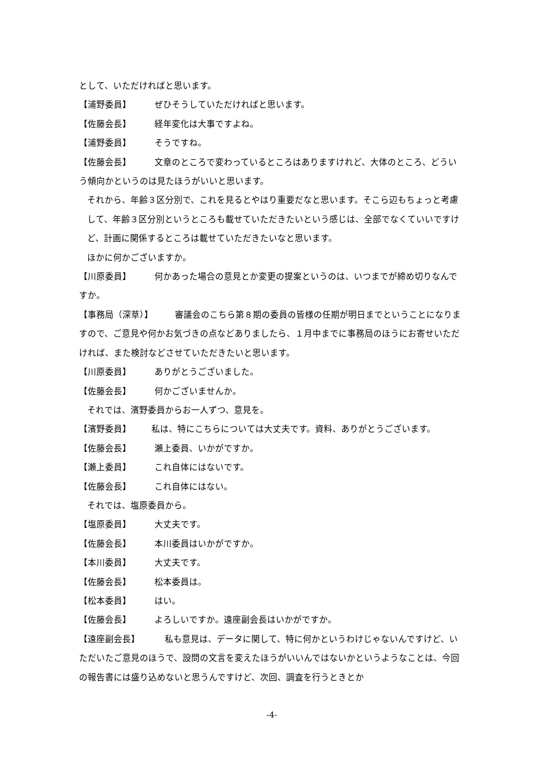として、いただければと思います。
【浦野委員】 ぜひそうしていただければと思います。
【佐藤会長】 経年変化は大事ですよね。
【浦野委員】 そうですね。
【佐藤会長】 文章のところで変わっているところはありますけれど、大体のところ、どういう傾向かというのは見たほうがいいと思います。
それから、年齢３区分別で、これを見るとやはり重要だなと思います。そこら辺もちょっと考慮して、年齢３区分別というところも載せていただきたいという感じは、全部でなくていいですけど、計画に関係するところは載せていただきたいなと思います。
ほかに何かございますか。
【川原委員】 何かあった場合の意見とか変更の提案というのは、いつまでが締め切りなんですか。
【事務局（深草）】 審議会のこちら第８期の委員の皆様の任期が明日までということになりますので、ご意見や何かお気づきの点などありましたら、１月中までに事務局のほうにお寄せいただければ、また検討などさせていただきたいと思います。
【川原委員】 ありがとうございました。
【佐藤会長】 何かございませんか。
それでは、濱野委員からお一人ずつ、意見を。
【濱野委員】 私は、特にこちらについては大丈夫です。資料、ありがとうございます。
【佐藤会長】 瀬上委員、いかがですか。
【瀬上委員】 これ自体にはないです。
【佐藤会長】 これ自体にはない。
それでは、塩原委員から。
【塩原委員】 大丈夫です。
【佐藤会長】 本川委員はいかがですか。
【本川委員】 大丈夫です。
【佐藤会長】 松本委員は。
【松本委員】 はい。
【佐藤会長】 よろしいですか。遠座副会長はいかがですか。
【遠座副会長】 私も意見は、データに関して、特に何かというわけじゃないんですけど、いただいたご意見のほうで、設問の文言を変えたほうがいいんではないかというようなことは、今回の報告書には盛り込めないと思うんですけど、次回、調査を行うときとか
-4-